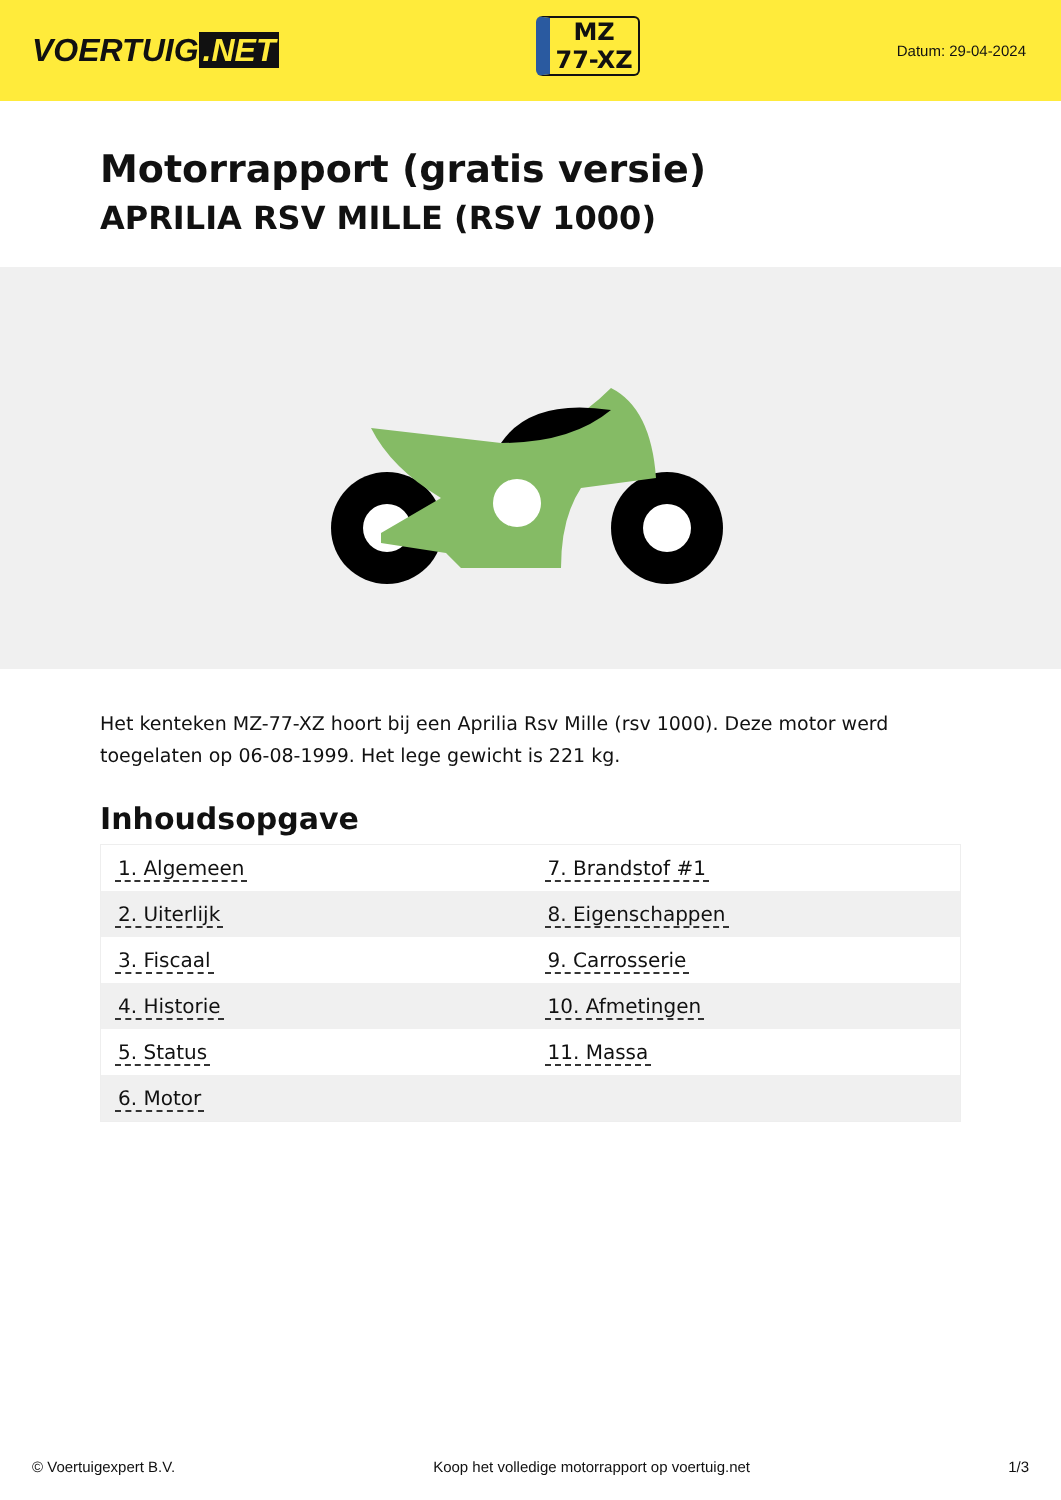VOERTUIG.NET
MZ
77-XZ
Datum: 29-04-2024
Motorrapport (gratis versie)
APRILIA RSV MILLE (RSV 1000)
Het kenteken MZ-77-XZ hoort bij een Aprilia Rsv Mille (rsv 1000). Deze motor werd toegelaten op 06-08-1999. Het lege gewicht is 221 kg.
Inhoudsopgave
| 1. Algemeen | 7. Brandstof #1 |
| 2. Uiterlijk | 8. Eigenschappen |
| 3. Fiscaal | 9. Carrosserie |
| 4. Historie | 10. Afmetingen |
| 5. Status | 11. Massa |
| 6. Motor | |
© Voertuigexpert B.V. Koop het volledige motorrapport op voertuig.net 1/3